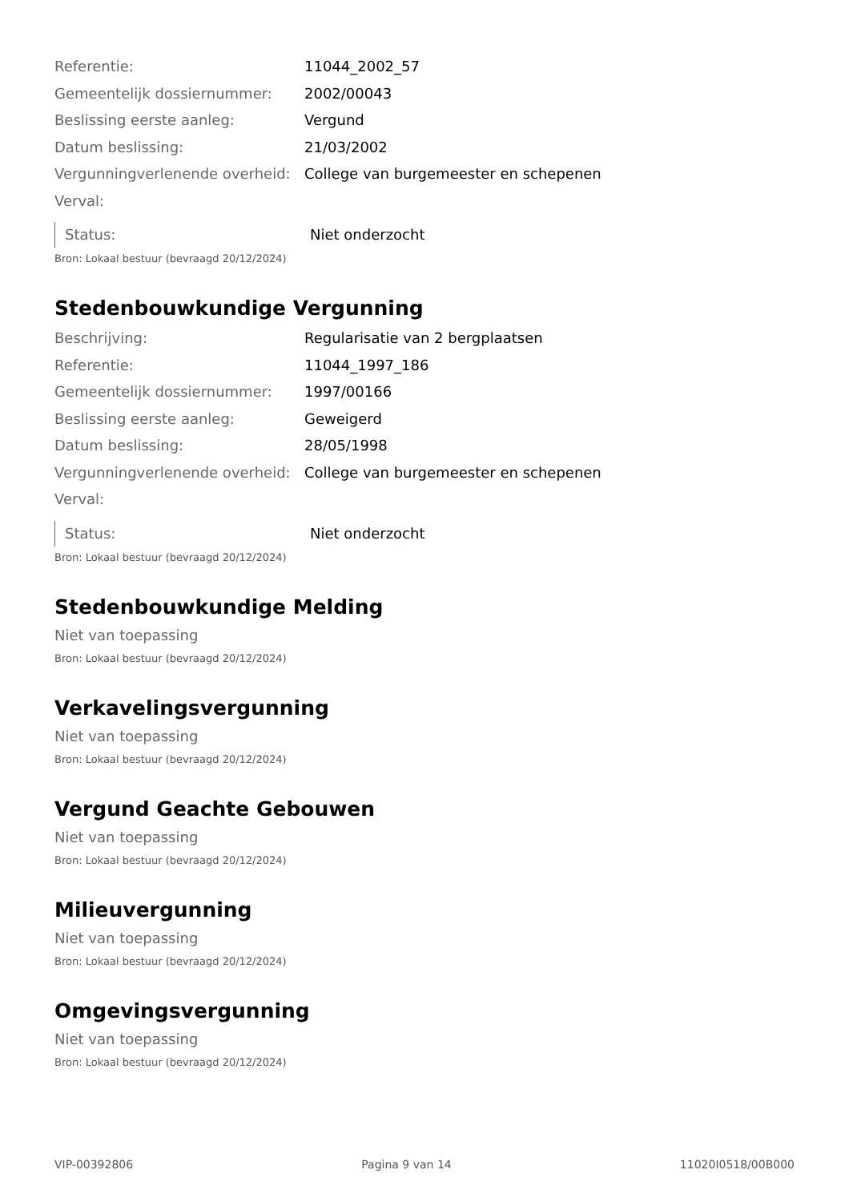Referentie: 11044_2002_57
Gemeentelijk dossiernummer: 2002/00043
Beslissing eerste aanleg: Vergund
Datum beslissing: 21/03/2002
Vergunningverlenende overheid:
College van burgemeester en schepenen
Verval:
Status: Niet onderzocht
Bron: Lokaal bestuur (bevraagd 20/12/2024)
Stedenbouwkundige Vergunning
Beschrijving: Regularisatie van 2 bergplaatsen
Referentie: 11044_1997_186
Gemeentelijk dossiernummer: 1997/00166
Beslissing eerste aanleg: Geweigerd
Datum beslissing: 28/05/1998
Vergunningverlenende overheid:
College van burgemeester en schepenen
Verval:
Status: Niet onderzocht
Bron: Lokaal bestuur (bevraagd 20/12/2024)
Stedenbouwkundige Melding
Niet van toepassing
Bron: Lokaal bestuur (bevraagd 20/12/2024)
Verkavelingsvergunning
Niet van toepassing
Bron: Lokaal bestuur (bevraagd 20/12/2024)
Vergund Geachte Gebouwen
Niet van toepassing
Bron: Lokaal bestuur (bevraagd 20/12/2024)
Milieuvergunning
Niet van toepassing
Bron: Lokaal bestuur (bevraagd 20/12/2024)
Omgevingsvergunning
Niet van toepassing
Bron: Lokaal bestuur (bevraagd 20/12/2024)
VIP-00392806 Pagina 9 van 14 11020I0518/00B000